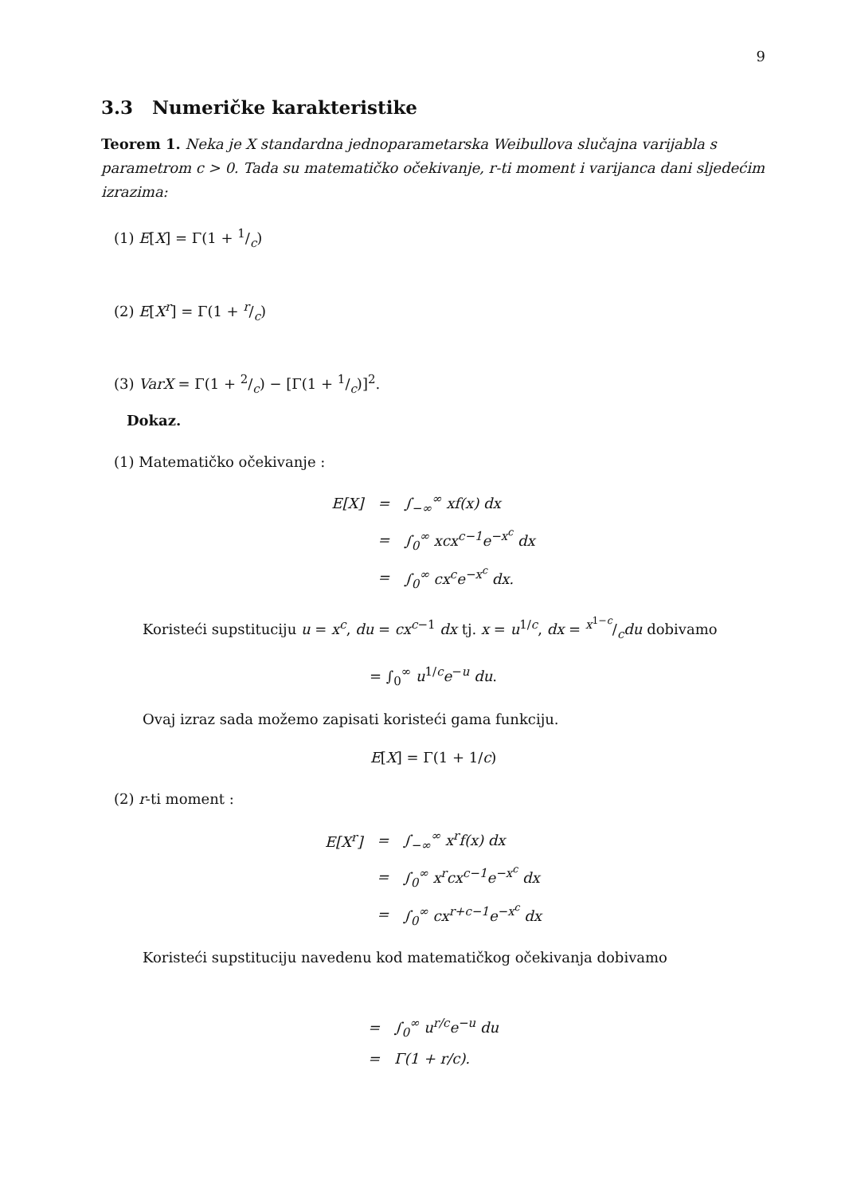9
3.3 Numeričke karakteristike
Teorem 1. Neka je X standardna jednoparametarska Weibullova slučajna varijabla s parametrom c > 0. Tada su matematičko očekivanje, r-ti moment i varijanca dani sljedećim izrazima:
(1) E[X] = Γ(1 + 1/c)
(2) E[X<sup>r</sup>] = Γ(1 + r/c)
(3) VarX = Γ(1 + 2/c) − [Γ(1 + 1/c)]<sup>2</sup>.
Dokaz.
(1) Matematičko očekivanje :
| E[X] | = | ∫<sub>−∞</sub><sup>∞</sup> xf(x) dx |
| | = | ∫<sub>0</sub><sup>∞</sup> xcx<sup>c−1</sup>e<sup>−x<sup>c</sup></sup> dx |
| | = | ∫<sub>0</sub><sup>∞</sup> cx<sup>c</sup>e<sup>−x<sup>c</sup></sup> dx. |
Koristeći supstituciju u = x<sup>c</sup>, du = cx<sup>c−1</sup> dx tj. x = u<sup>1/c</sup>, dx = x<sup>1−c</sup>/cdu dobivamo
= ∫<sub>0</sub><sup>∞</sup> u<sup>1/c</sup>e<sup>−u</sup> du.
Ovaj izraz sada možemo zapisati koristeći gama funkciju.
E[X] = Γ(1 + 1/c)
(2) r-ti moment :
| E[X<sup>r</sup>] | = | ∫<sub>−∞</sub><sup>∞</sup> x<sup>r</sup>f(x) dx |
| | = | ∫<sub>0</sub><sup>∞</sup> x<sup>r</sup>cx<sup>c−1</sup>e<sup>−x<sup>c</sup></sup> dx |
| | = | ∫<sub>0</sub><sup>∞</sup> cx<sup>r+c−1</sup>e<sup>−x<sup>c</sup></sup> dx |
Koristeći supstituciju navedenu kod matematičkog očekivanja dobivamo
| = | ∫<sub>0</sub><sup>∞</sup> u<sup>r/c</sup>e<sup>−u</sup> du |
| = | Γ(1 + r/c). |